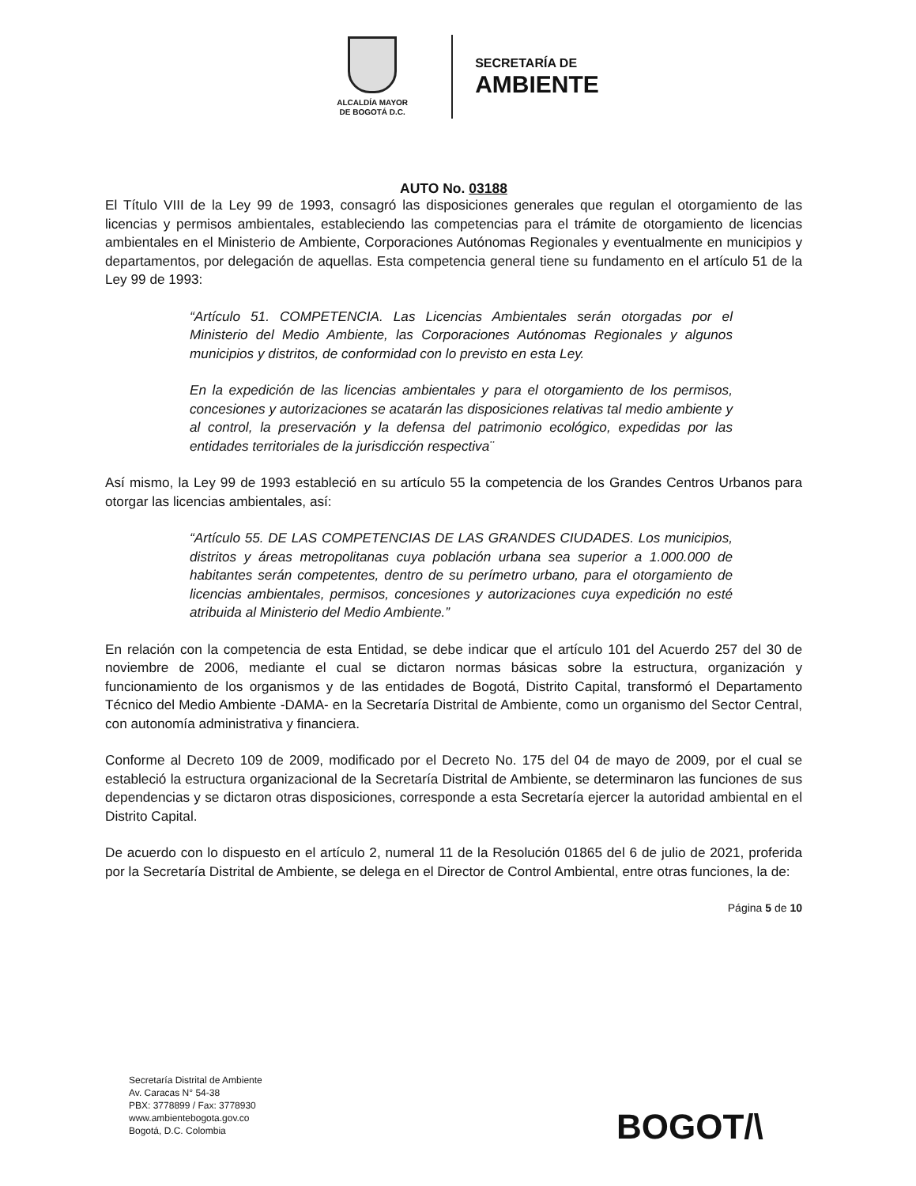ALCALDÍA MAYOR
DE BOGOTÁ D.C.
SECRETARÍA DE
AMBIENTE
AUTO No. 03188
El Título VIII de la Ley 99 de 1993, consagró las disposiciones generales que regulan el otorgamiento de las licencias y permisos ambientales, estableciendo las competencias para el trámite de otorgamiento de licencias ambientales en el Ministerio de Ambiente, Corporaciones Autónomas Regionales y eventualmente en municipios y departamentos, por delegación de aquellas. Esta competencia general tiene su fundamento en el artículo 51 de la Ley 99 de 1993:
“Artículo 51. COMPETENCIA. Las Licencias Ambientales serán otorgadas por el Ministerio del Medio Ambiente, las Corporaciones Autónomas Regionales y algunos municipios y distritos, de conformidad con lo previsto en esta Ley.
En la expedición de las licencias ambientales y para el otorgamiento de los permisos, concesiones y autorizaciones se acatarán las disposiciones relativas tal medio ambiente y al control, la preservación y la defensa del patrimonio ecológico, expedidas por las entidades territoriales de la jurisdicción respectiva¨
Así mismo, la Ley 99 de 1993 estableció en su artículo 55 la competencia de los Grandes Centros Urbanos para otorgar las licencias ambientales, así:
“Artículo 55. DE LAS COMPETENCIAS DE LAS GRANDES CIUDADES. Los municipios, distritos y áreas metropolitanas cuya población urbana sea superior a 1.000.000 de habitantes serán competentes, dentro de su perímetro urbano, para el otorgamiento de licencias ambientales, permisos, concesiones y autorizaciones cuya expedición no esté atribuida al Ministerio del Medio Ambiente.”
En relación con la competencia de esta Entidad, se debe indicar que el artículo 101 del Acuerdo 257 del 30 de noviembre de 2006, mediante el cual se dictaron normas básicas sobre la estructura, organización y funcionamiento de los organismos y de las entidades de Bogotá, Distrito Capital, transformó el Departamento Técnico del Medio Ambiente -DAMA- en la Secretaría Distrital de Ambiente, como un organismo del Sector Central, con autonomía administrativa y financiera.
Conforme al Decreto 109 de 2009, modificado por el Decreto No. 175 del 04 de mayo de 2009, por el cual se estableció la estructura organizacional de la Secretaría Distrital de Ambiente, se determinaron las funciones de sus dependencias y se dictaron otras disposiciones, corresponde a esta Secretaría ejercer la autoridad ambiental en el Distrito Capital.
De acuerdo con lo dispuesto en el artículo 2, numeral 11 de la Resolución 01865 del 6 de julio de 2021, proferida por la Secretaría Distrital de Ambiente, se delega en el Director de Control Ambiental, entre otras funciones, la de:
Página 5 de 10
Secretaría Distrital de Ambiente
Av. Caracas N° 54-38
PBX: 3778899 / Fax: 3778930
www.ambientebogota.gov.co
Bogotá, D.C. Colombia
BOGOT/\